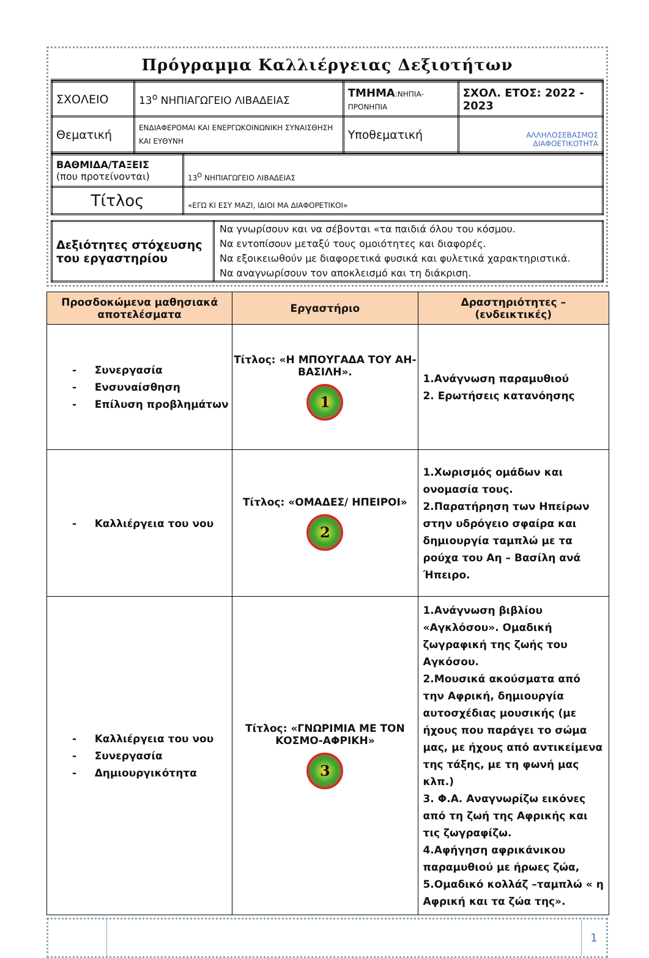Πρόγραμμα Καλλιέργειας Δεξιοτήτων
| ΣΧΟΛΕΙΟ | 13<sup>ο</sup> ΝΗΠΙΑΓΩΓΕΙΟ ΛΙΒΑΔΕΙΑΣ | ΤΜΗΜΑ :ΝΗΠΙΑ-ΠΡΟΝΗΠΙΑ | ΣΧΟΛ. ΕΤΟΣ: 2022 - 2023 |
| Θεματική | ΕΝΔΙΑΦΕΡΟΜΑΙ ΚΑΙ ΕΝΕΡΓΩΚΟΙΝΩΝΙΚΗ ΣΥΝΑΙΣΘΗΣΗ ΚΑΙ ΕΥΘΥΝΗ | Υποθεματική | ΑΛΛΗΛΟΣΕΒΑΣΜΟΣ ΔΙΑΦΟΕΤΙΚΟΤΗΤΑ |
| ΒΑΘΜΙΔΑ/ΤΑΞΕΙΣ (που προτείνονται) | 13<sup>Ο</sup> ΝΗΠΙΑΓΩΓΕΙΟ ΛΙΒΑΔΕΙΑΣ |
| Τίτλος | «ΕΓΩ ΚΙ ΕΣΥ ΜΑΖΙ, ΙΔΙΟΙ ΜΑ ΔΙΑΦΟΡΕΤΙΚΟΙ» |
| Δεξιότητες στόχευσης του εργαστηρίου | Να γνωρίσουν και να σέβονται «τα παιδιά όλου του κόσμου. Να εντοπίσουν μεταξύ τους ομοιότητες και διαφορές. Να εξοικειωθούν με διαφορετικά φυσικά και φυλετικά χαρακτηριστικά. Να αναγνωρίσουν τον αποκλεισμό και τη διάκριση. |
| Προσδοκώμενα μαθησιακά αποτελέσματα | Εργαστήριο | Δραστηριότητες – (ενδεικτικές) |
| --- | --- | --- |
| - Συνεργασία - Ενσυναίσθηση - Επίλυση προβλημάτων | Τίτλος: «Η ΜΠΟΥΓΑΔΑ ΤΟΥ ΑΗ-ΒΑΣΙΛΗ». 1 | 1.Ανάγνωση παραμυθιού 2. Ερωτήσεις κατανόησης |
| - Καλλιέργεια του νου | Τίτλος: «ΟΜΑΔΕΣ/ ΗΠΕΙΡΟΙ» 2 | 1.Χωρισμός ομάδων και ονομασία τους. 2.Παρατήρηση των Ηπείρων στην υδρόγειο σφαίρα και δημιουργία ταμπλώ με τα ρούχα του Αη – Βασίλη ανά Ήπειρο. |
| - Καλλιέργεια του νου - Συνεργασία - Δημιουργικότητα | Τίτλος: «ΓΝΩΡΙΜΙΑ ΜΕ ΤΟΝ ΚΟΣΜΟ-ΑΦΡΙΚΗ» 3 | 1.Ανάγνωση βιβλίου «Αγκλόσου». Ομαδική ζωγραφική της ζωής του Αγκόσου. 2.Μουσικά ακούσματα από την Αφρική, δημιουργία αυτοσχέδιας μουσικής (με ήχους που παράγει το σώμα μας, με ήχους από αντικείμενα της τάξης, με τη φωνή μας κλπ.) 3. Φ.Α. Αναγνωρίζω εικόνες από τη ζωή της Αφρικής και τις ζωγραφίζω. 4.Αφήγηση αφρικάνικου παραμυθιού με ήρωες ζώα, 5.Ομαδικό κολλάζ –ταμπλώ « η Αφρική και τα ζώα της». |
1